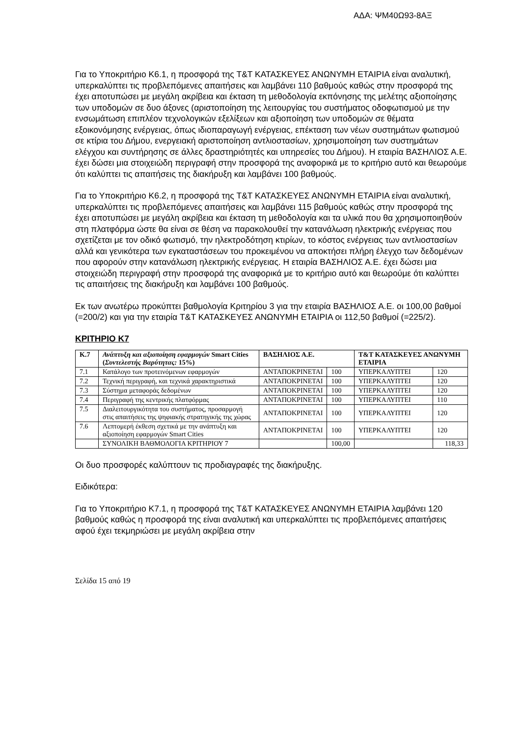ΑΔΑ: ΨΜ40Ω93-8ΑΞ
Για το Υποκριτήριο Κ6.1, η προσφορά της T&T ΚΑΤΑΣΚΕΥΕΣ ΑΝΩΝΥΜΗ ΕΤΑΙΡΙΑ είναι αναλυτική, υπερκαλύπτει τις προβλεπόμενες απαιτήσεις και λαμβάνει 110 βαθμούς καθώς στην προσφορά της έχει αποτυπώσει με μεγάλη ακρίβεια και έκταση τη μεθοδολογία εκπόνησης της μελέτης αξιοποίησης των υποδομών σε δυο άξονες (αριστοποίηση της λειτουργίας του συστήματος οδοφωτισμού με την ενσωμάτωση επιπλέον τεχνολογικών εξελίξεων και αξιοποίηση των υποδομών σε θέματα εξοικονόμησης ενέργειας, όπως ιδιοπαραγωγή ενέργειας, επέκταση των νέων συστημάτων φωτισμού σε κτίρια του Δήμου, ενεργειακή αριστοποίηση αντλιοστασίων, χρησιμοποίηση των συστημάτων ελέγχου και συντήρησης σε άλλες δραστηριότητές και υπηρεσίες του Δήμου). Η εταιρία ΒΑΣΗΛΙΟΣ Α.Ε. έχει δώσει μια στοιχειώδη περιγραφή στην προσφορά της αναφορικά με το κριτήριο αυτό και θεωρούμε ότι καλύπτει τις απαιτήσεις της διακήρυξη και λαμβάνει 100 βαθμούς.
Για το Υποκριτήριο Κ6.2, η προσφορά της T&T ΚΑΤΑΣΚΕΥΕΣ ΑΝΩΝΥΜΗ ΕΤΑΙΡΙΑ είναι αναλυτική, υπερκαλύπτει τις προβλεπόμενες απαιτήσεις και λαμβάνει 115 βαθμούς καθώς στην προσφορά της έχει αποτυπώσει με μεγάλη ακρίβεια και έκταση τη μεθοδολογία και τα υλικά που θα χρησιμοποιηθούν στη πλατφόρμα ώστε θα είναι σε θέση να παρακολουθεί την κατανάλωση ηλεκτρικής ενέργειας που σχετίζεται με τον οδικό φωτισμό, την ηλεκτροδότηση κτιρίων, το κόστος ενέργειας των αντλιοστασίων αλλά και γενικότερα των εγκαταστάσεων του προκειμένου να αποκτήσει πλήρη έλεγχο των δεδομένων που αφορούν στην κατανάλωση ηλεκτρικής ενέργειας. Η εταιρία ΒΑΣΗΛΙΟΣ Α.Ε. έχει δώσει μια στοιχειώδη περιγραφή στην προσφορά της αναφορικά με το κριτήριο αυτό και θεωρούμε ότι καλύπτει τις απαιτήσεις της διακήρυξη και λαμβάνει 100 βαθμούς.
Εκ των ανωτέρω προκύπτει βαθμολογία Κριτηρίου 3 για την εταιρία ΒΑΣΗΛΙΟΣ Α.Ε. οι 100,00 βαθμοί (=200/2) και για την εταιρία T&T ΚΑΤΑΣΚΕΥΕΣ ΑΝΩΝΥΜΗ ΕΤΑΙΡΙΑ οι 112,50 βαθμοί (=225/2).
ΚΡΙΤΗΡΙΟ Κ7
| Κ.7 | Ανάπτυξη και αξιοποίηση εφαρμογών Smart Cities ( Συντελεστής Βαρύτητας: 15%) | ΒΑΣΗΛΙΟΣ Α.Ε. | | T&T ΚΑΤΑΣΚΕΥΕΣ ΑΝΩΝΥΜΗ ΕΤΑΙΡΙΑ | |
| --- | --- | --- | --- | --- | --- |
| 7.1 | Κατάλογο των προτεινόμενων εφαρμογών | ΑΝΤΑΠΟΚΡΙΝΕΤΑΙ | 100 | ΥΠΕΡΚΑΛΥΠΤΕΙ | 120 |
| 7.2 | Τεχνική περιγραφή, και τεχνικά χαρακτηριστικά | ΑΝΤΑΠΟΚΡΙΝΕΤΑΙ | 100 | ΥΠΕΡΚΑΛΥΠΤΕΙ | 120 |
| 7.3 | Σύστημα μεταφοράς δεδομένων | ΑΝΤΑΠΟΚΡΙΝΕΤΑΙ | 100 | ΥΠΕΡΚΑΛΥΠΤΕΙ | 120 |
| 7.4 | Περιγραφή της κεντρικής πλατφόρμας | ΑΝΤΑΠΟΚΡΙΝΕΤΑΙ | 100 | ΥΠΕΡΚΑΛΥΠΤΕΙ | 110 |
| 7.5 | Διαλειτουργικότητα του συστήματος, προσαρμογή στις απαιτήσεις της ψηφιακής στρατηγικής της χώρας | ΑΝΤΑΠΟΚΡΙΝΕΤΑΙ | 100 | ΥΠΕΡΚΑΛΥΠΤΕΙ | 120 |
| 7.6 | Λεπτομερή έκθεση σχετικά με την ανάπτυξη και αξιοποίηση εφαρμογών Smart Cities | ΑΝΤΑΠΟΚΡΙΝΕΤΑΙ | 100 | ΥΠΕΡΚΑΛΥΠΤΕΙ | 120 |
| | ΣΥΝΟΛΙΚΗ ΒΑΘΜΟΛΟΓΙΑ ΚΡΙΤΗΡΙΟΥ 7 | | 100,00 | | 118,33 |
Οι δυο προσφορές καλύπτουν τις προδιαγραφές της διακήρυξης.
Ειδικότερα:
Για το Υποκριτήριο Κ7.1, η προσφορά της T&T ΚΑΤΑΣΚΕΥΕΣ ΑΝΩΝΥΜΗ ΕΤΑΙΡΙΑ λαμβάνει 120 βαθμούς καθώς η προσφορά της είναι αναλυτική και υπερκαλύπτει τις προβλεπόμενες απαιτήσεις αφού έχει τεκμηριώσει με μεγάλη ακρίβεια στην
Σελίδα 15 από 19